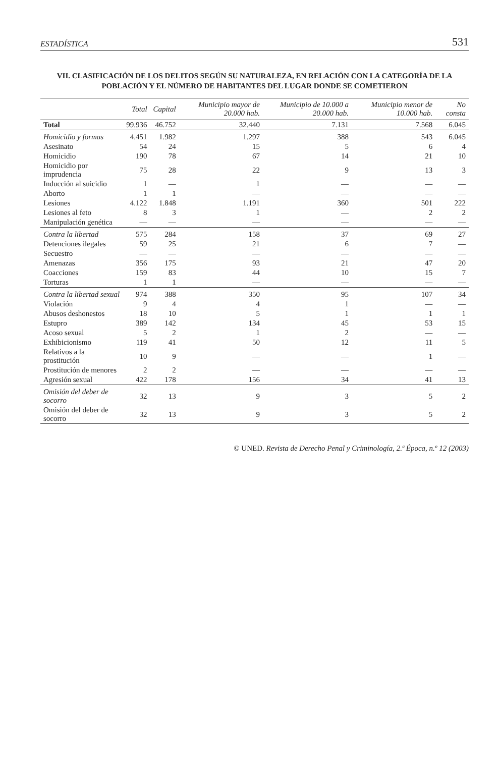ESTADÍSTICA 531
VII. CLASIFICACIÓN DE LOS DELITOS SEGÚN SU NATURALEZA, EN RELACIÓN CON LA CATEGORÍA DE LA POBLACIÓN Y EL NÚMERO DE HABITANTES DEL LUGAR DONDE SE COMETIERON
| | Total | Capital | Municipio mayor de 20.000 hab. | Municipio de 10.000 a 20.000 hab. | Municipio menor de 10.000 hab. | No consta |
| --- | --- | --- | --- | --- | --- | --- |
| Total | 99.936 | 46.752 | 32.440 | 7.131 | 7.568 | 6.045 |
| Homicidio y formas | 4.451 | 1.982 | 1.297 | 388 | 543 | 6.045 |
| Asesinato | 54 | 24 | 15 | 5 | 6 | 4 |
| Homicidio | 190 | 78 | 67 | 14 | 21 | 10 |
| Homicidio por imprudencia | 75 | 28 | 22 | 9 | 13 | 3 |
| Inducción al suicidio | 1 | — | 1 | — | — | — |
| Aborto | 1 | 1 | — | — | — | — |
| Lesiones | 4.122 | 1.848 | 1.191 | 360 | 501 | 222 |
| Lesiones al feto | 8 | 3 | 1 | — | 2 | 2 |
| Manipulación genética | — | — | — | — | — | — |
| Contra la libertad | 575 | 284 | 158 | 37 | 69 | 27 |
| Detenciones ilegales | 59 | 25 | 21 | 6 | 7 | — |
| Secuestro | — | — | — | — | — | — |
| Amenazas | 356 | 175 | 93 | 21 | 47 | 20 |
| Coacciones | 159 | 83 | 44 | 10 | 15 | 7 |
| Torturas | 1 | 1 | — | — | — | — |
| Contra la libertad sexual | 974 | 388 | 350 | 95 | 107 | 34 |
| Violación | 9 | 4 | 4 | 1 | — | — |
| Abusos deshonestos | 18 | 10 | 5 | 1 | 1 | 1 |
| Estupro | 389 | 142 | 134 | 45 | 53 | 15 |
| Acoso sexual | 5 | 2 | 1 | 2 | — | — |
| Exhibicionismo | 119 | 41 | 50 | 12 | 11 | 5 |
| Relativos a la prostitución | 10 | 9 | — | — | 1 | — |
| Prostitución de menores | 2 | 2 | — | — | — | — |
| Agresión sexual | 422 | 178 | 156 | 34 | 41 | 13 |
| Omisión del deber de socorro | 32 | 13 | 9 | 3 | 5 | 2 |
| Omisión del deber de socorro | 32 | 13 | 9 | 3 | 5 | 2 |
© UNED. Revista de Derecho Penal y Criminología, 2.ª Época, n.º 12 (2003)